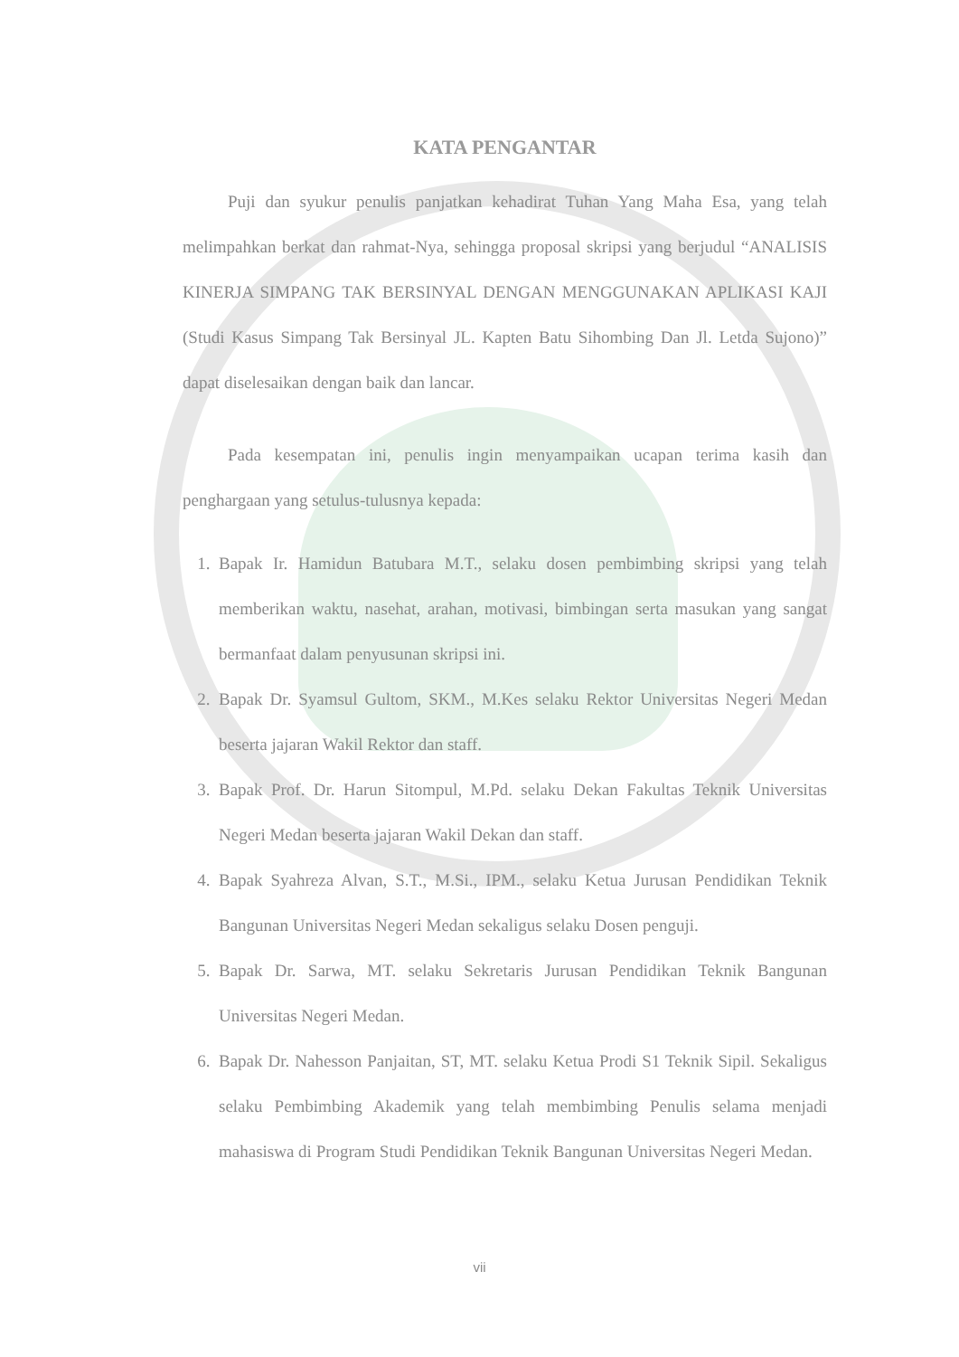KATA PENGANTAR
Puji dan syukur penulis panjatkan kehadirat Tuhan Yang Maha Esa, yang telah melimpahkan berkat dan rahmat-Nya, sehingga proposal skripsi yang berjudul “ANALISIS KINERJA SIMPANG TAK BERSINYAL DENGAN MENGGUNAKAN APLIKASI KAJI (Studi Kasus Simpang Tak Bersinyal JL. Kapten Batu Sihombing Dan Jl. Letda Sujono)” dapat diselesaikan dengan baik dan lancar.
Pada kesempatan ini, penulis ingin menyampaikan ucapan terima kasih dan penghargaan yang setulus-tulusnya kepada:
1. Bapak Ir. Hamidun Batubara M.T., selaku dosen pembimbing skripsi yang telah memberikan waktu, nasehat, arahan, motivasi, bimbingan serta masukan yang sangat bermanfaat dalam penyusunan skripsi ini.
2. Bapak Dr. Syamsul Gultom, SKM., M.Kes selaku Rektor Universitas Negeri Medan beserta jajaran Wakil Rektor dan staff.
3. Bapak Prof. Dr. Harun Sitompul, M.Pd. selaku Dekan Fakultas Teknik Universitas Negeri Medan beserta jajaran Wakil Dekan dan staff.
4. Bapak Syahreza Alvan, S.T., M.Si., IPM., selaku Ketua Jurusan Pendidikan Teknik Bangunan Universitas Negeri Medan sekaligus selaku Dosen penguji.
5. Bapak Dr. Sarwa, MT. selaku Sekretaris Jurusan Pendidikan Teknik Bangunan Universitas Negeri Medan.
6. Bapak Dr. Nahesson Panjaitan, ST, MT. selaku Ketua Prodi S1 Teknik Sipil. Sekaligus selaku Pembimbing Akademik yang telah membimbing Penulis selama menjadi mahasiswa di Program Studi Pendidikan Teknik Bangunan Universitas Negeri Medan.
vii